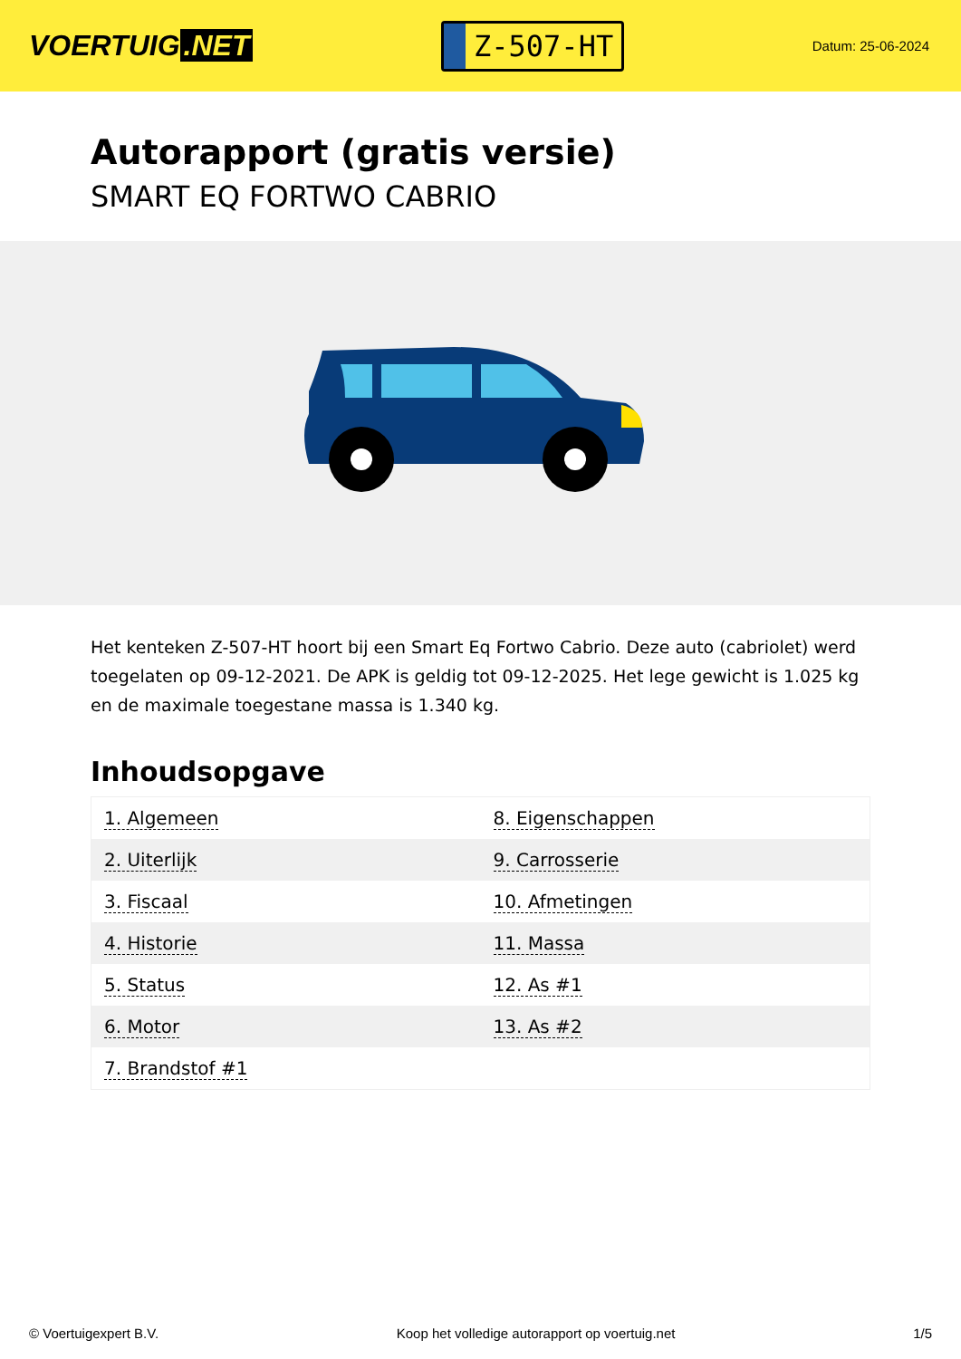VOERTUIG.NET
Z-507-HT
Datum: 25-06-2024
Autorapport (gratis versie)
SMART EQ FORTWO CABRIO
Het kenteken Z-507-HT hoort bij een Smart Eq Fortwo Cabrio. Deze auto (cabriolet) werd toegelaten op 09-12-2021. De APK is geldig tot 09-12-2025. Het lege gewicht is 1.025 kg en de maximale toegestane massa is 1.340 kg.
Inhoudsopgave
| 1. Algemeen | 8. Eigenschappen |
| 2. Uiterlijk | 9. Carrosserie |
| 3. Fiscaal | 10. Afmetingen |
| 4. Historie | 11. Massa |
| 5. Status | 12. As #1 |
| 6. Motor | 13. As #2 |
| 7. Brandstof #1 | |
© Voertuigexpert B.V. Koop het volledige autorapport op voertuig.net 1/5